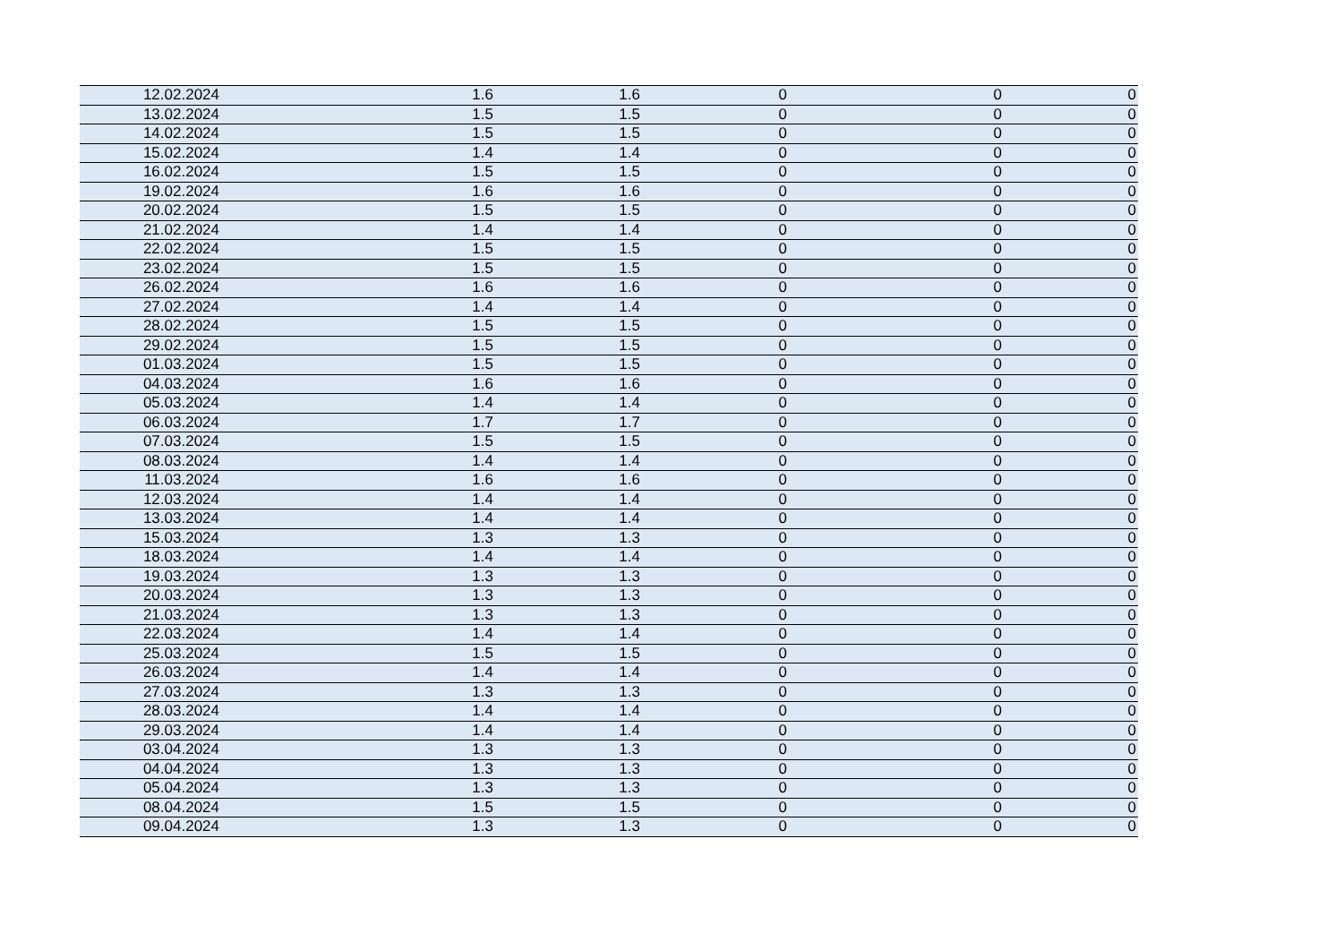| 12.02.2024 | 1.6 | 1.6 | 0 | 0 | 0 |
| 13.02.2024 | 1.5 | 1.5 | 0 | 0 | 0 |
| 14.02.2024 | 1.5 | 1.5 | 0 | 0 | 0 |
| 15.02.2024 | 1.4 | 1.4 | 0 | 0 | 0 |
| 16.02.2024 | 1.5 | 1.5 | 0 | 0 | 0 |
| 19.02.2024 | 1.6 | 1.6 | 0 | 0 | 0 |
| 20.02.2024 | 1.5 | 1.5 | 0 | 0 | 0 |
| 21.02.2024 | 1.4 | 1.4 | 0 | 0 | 0 |
| 22.02.2024 | 1.5 | 1.5 | 0 | 0 | 0 |
| 23.02.2024 | 1.5 | 1.5 | 0 | 0 | 0 |
| 26.02.2024 | 1.6 | 1.6 | 0 | 0 | 0 |
| 27.02.2024 | 1.4 | 1.4 | 0 | 0 | 0 |
| 28.02.2024 | 1.5 | 1.5 | 0 | 0 | 0 |
| 29.02.2024 | 1.5 | 1.5 | 0 | 0 | 0 |
| 01.03.2024 | 1.5 | 1.5 | 0 | 0 | 0 |
| 04.03.2024 | 1.6 | 1.6 | 0 | 0 | 0 |
| 05.03.2024 | 1.4 | 1.4 | 0 | 0 | 0 |
| 06.03.2024 | 1.7 | 1.7 | 0 | 0 | 0 |
| 07.03.2024 | 1.5 | 1.5 | 0 | 0 | 0 |
| 08.03.2024 | 1.4 | 1.4 | 0 | 0 | 0 |
| 11.03.2024 | 1.6 | 1.6 | 0 | 0 | 0 |
| 12.03.2024 | 1.4 | 1.4 | 0 | 0 | 0 |
| 13.03.2024 | 1.4 | 1.4 | 0 | 0 | 0 |
| 15.03.2024 | 1.3 | 1.3 | 0 | 0 | 0 |
| 18.03.2024 | 1.4 | 1.4 | 0 | 0 | 0 |
| 19.03.2024 | 1.3 | 1.3 | 0 | 0 | 0 |
| 20.03.2024 | 1.3 | 1.3 | 0 | 0 | 0 |
| 21.03.2024 | 1.3 | 1.3 | 0 | 0 | 0 |
| 22.03.2024 | 1.4 | 1.4 | 0 | 0 | 0 |
| 25.03.2024 | 1.5 | 1.5 | 0 | 0 | 0 |
| 26.03.2024 | 1.4 | 1.4 | 0 | 0 | 0 |
| 27.03.2024 | 1.3 | 1.3 | 0 | 0 | 0 |
| 28.03.2024 | 1.4 | 1.4 | 0 | 0 | 0 |
| 29.03.2024 | 1.4 | 1.4 | 0 | 0 | 0 |
| 03.04.2024 | 1.3 | 1.3 | 0 | 0 | 0 |
| 04.04.2024 | 1.3 | 1.3 | 0 | 0 | 0 |
| 05.04.2024 | 1.3 | 1.3 | 0 | 0 | 0 |
| 08.04.2024 | 1.5 | 1.5 | 0 | 0 | 0 |
| 09.04.2024 | 1.3 | 1.3 | 0 | 0 | 0 |